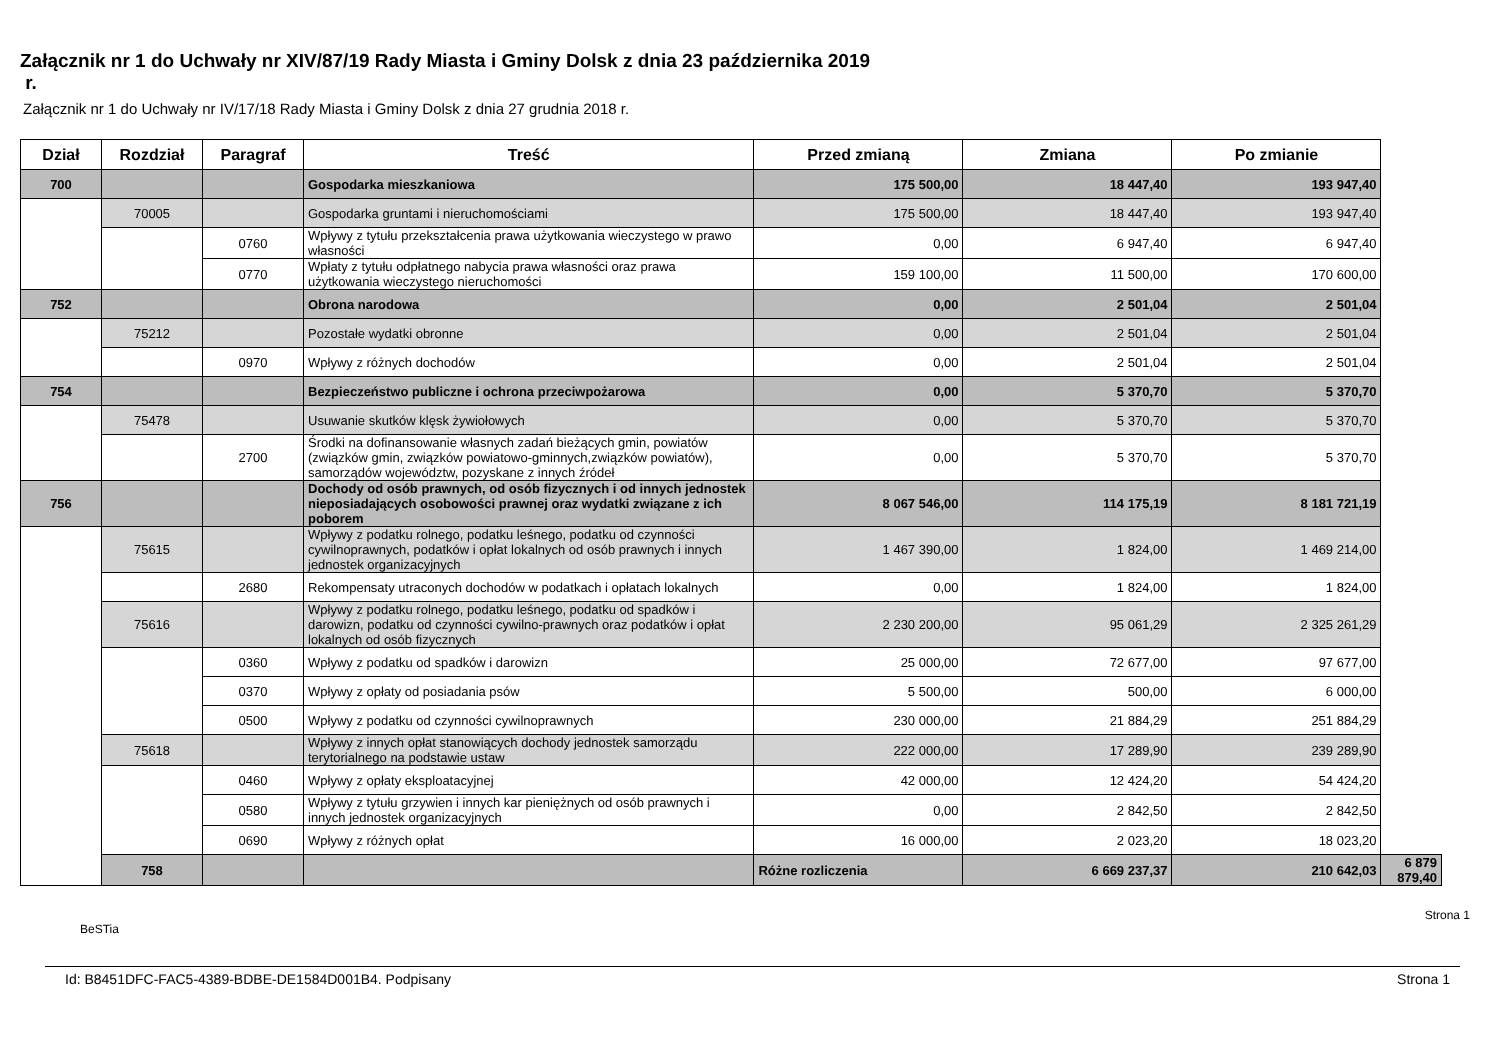Załącznik nr 1 do Uchwały nr XIV/87/19 Rady Miasta i Gminy Dolsk z dnia 23 października 2019
r.
Załącznik nr 1 do Uchwały nr IV/17/18 Rady Miasta i Gminy Dolsk z dnia 27 grudnia 2018 r.
| Dział | Rozdział | Paragraf | Treść | Przed zmianą | Zmiana | Po zmianie | |
| --- | --- | --- | --- | --- | --- | --- | --- |
| 700 | | | Gospodarka mieszkaniowa | 175 500,00 | 18 447,40 | 193 947,40 | |
| | 70005 | | Gospodarka gruntami i nieruchomościami | 175 500,00 | 18 447,40 | 193 947,40 | |
| | | 0760 | Wpływy z tytułu przekształcenia prawa użytkowania wieczystego w prawo własności | 0,00 | 6 947,40 | 6 947,40 | |
| | | 0770 | Wpłaty z tytułu odpłatnego nabycia prawa własności oraz prawa użytkowania wieczystego nieruchomości | 159 100,00 | 11 500,00 | 170 600,00 | |
| 752 | | | Obrona narodowa | 0,00 | 2 501,04 | 2 501,04 | |
| | 75212 | | Pozostałe wydatki obronne | 0,00 | 2 501,04 | 2 501,04 | |
| | | 0970 | Wpływy z różnych dochodów | 0,00 | 2 501,04 | 2 501,04 | |
| 754 | | | Bezpieczeństwo publiczne i ochrona przeciwpożarowa | 0,00 | 5 370,70 | 5 370,70 | |
| | 75478 | | Usuwanie skutków klęsk żywiołowych | 0,00 | 5 370,70 | 5 370,70 | |
| | | 2700 | Środki na dofinansowanie własnych zadań bieżących gmin, powiatów (związków gmin, związków powiatowo-gminnych,związków powiatów), samorządów województw, pozyskane z innych źródeł | 0,00 | 5 370,70 | 5 370,70 | |
| 756 | | | Dochody od osób prawnych, od osób fizycznych i od innych jednostek nieposiadających osobowości prawnej oraz wydatki związane z ich poborem | 8 067 546,00 | 114 175,19 | 8 181 721,19 | |
| | 75615 | | Wpływy z podatku rolnego, podatku leśnego, podatku od czynności cywilnoprawnych, podatków i opłat lokalnych od osób prawnych i innych jednostek organizacyjnych | 1 467 390,00 | 1 824,00 | 1 469 214,00 | |
| | | 2680 | Rekompensaty utraconych dochodów w podatkach i opłatach lokalnych | 0,00 | 1 824,00 | 1 824,00 | |
| | 75616 | | Wpływy z podatku rolnego, podatku leśnego, podatku od spadków i darowizn, podatku od czynności cywilno-prawnych oraz podatków i opłat lokalnych od osób fizycznych | 2 230 200,00 | 95 061,29 | 2 325 261,29 | |
| | | 0360 | Wpływy z podatku od spadków i darowizn | 25 000,00 | 72 677,00 | 97 677,00 | |
| | | 0370 | Wpływy z opłaty od posiadania psów | 5 500,00 | 500,00 | 6 000,00 | |
| | | 0500 | Wpływy z podatku od czynności cywilnoprawnych | 230 000,00 | 21 884,29 | 251 884,29 | |
| | 75618 | | Wpływy z innych opłat stanowiących dochody jednostek samorządu terytorialnego na podstawie ustaw | 222 000,00 | 17 289,90 | 239 289,90 | |
| | | 0460 | Wpływy z opłaty eksploatacyjnej | 42 000,00 | 12 424,20 | 54 424,20 | |
| | | 0580 | Wpływy z tytułu grzywien i innych kar pieniężnych od osób prawnych i innych jednostek organizacyjnych | 0,00 | 2 842,50 | 2 842,50 | |
| | | 0690 | Wpływy z różnych opłat | 16 000,00 | 2 023,20 | 18 023,20 | |
| | 758 | | | Różne rozliczenia | 6 669 237,37 | 210 642,03 | 6 879 879,40 |
BeSTia Strona 1
Id: B8451DFC-FAC5-4389-BDBE-DE1584D001B4. Podpisany Strona 1